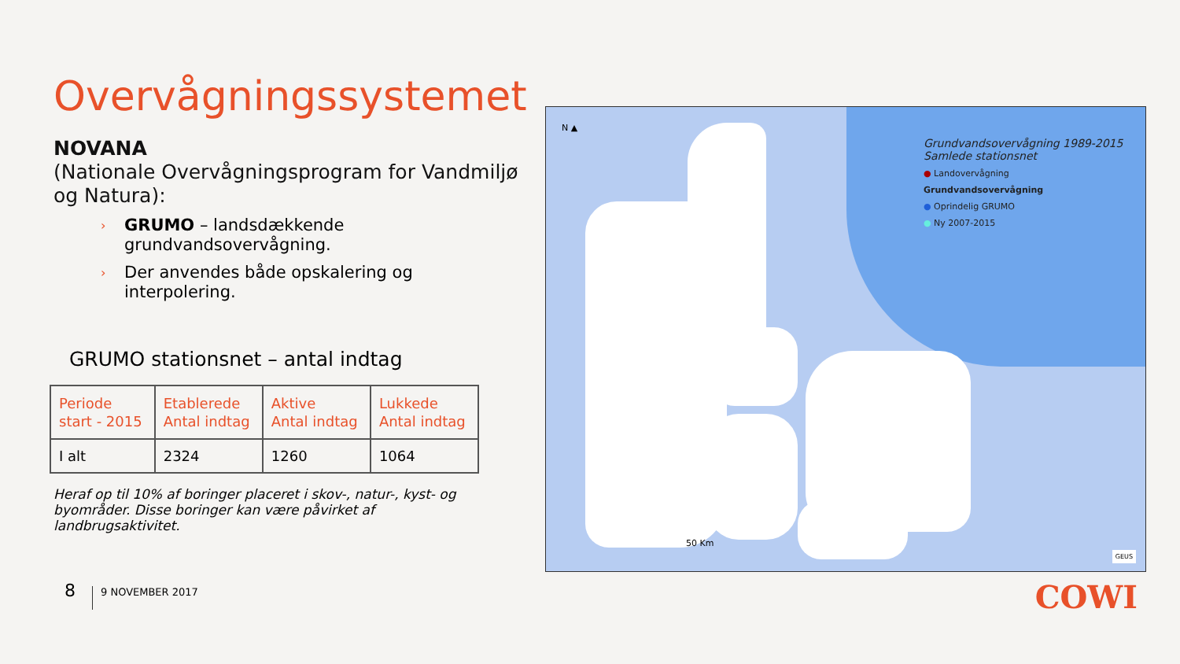Overvågningssystemet
NOVANA
(Nationale Overvågningsprogram for Vandmiljø og Natura):
› GRUMO – landsdækkende grundvandsovervågning.
› Der anvendes både opskalering og interpolering.
GRUMO stationsnet – antal indtag
| Periode start - 2015 | Etablerede Antal indtag | Aktive Antal indtag | Lukkede Antal indtag |
| --- | --- | --- | --- |
| I alt | 2324 | 1260 | 1064 |
Heraf op til 10% af boringer placeret i skov-, natur-, kyst- og byområder. Disse boringer kan være påvirket af landbrugsaktivitet.
Grundvandsovervågning 1989-2015
Samlede stationsnet
● Landovervågning
Grundvandsovervågning
● Oprindelig GRUMO
● Ny 2007-2015
N ▲
50 Km
GEUS
8 9 NOVEMBER 2017 COWI